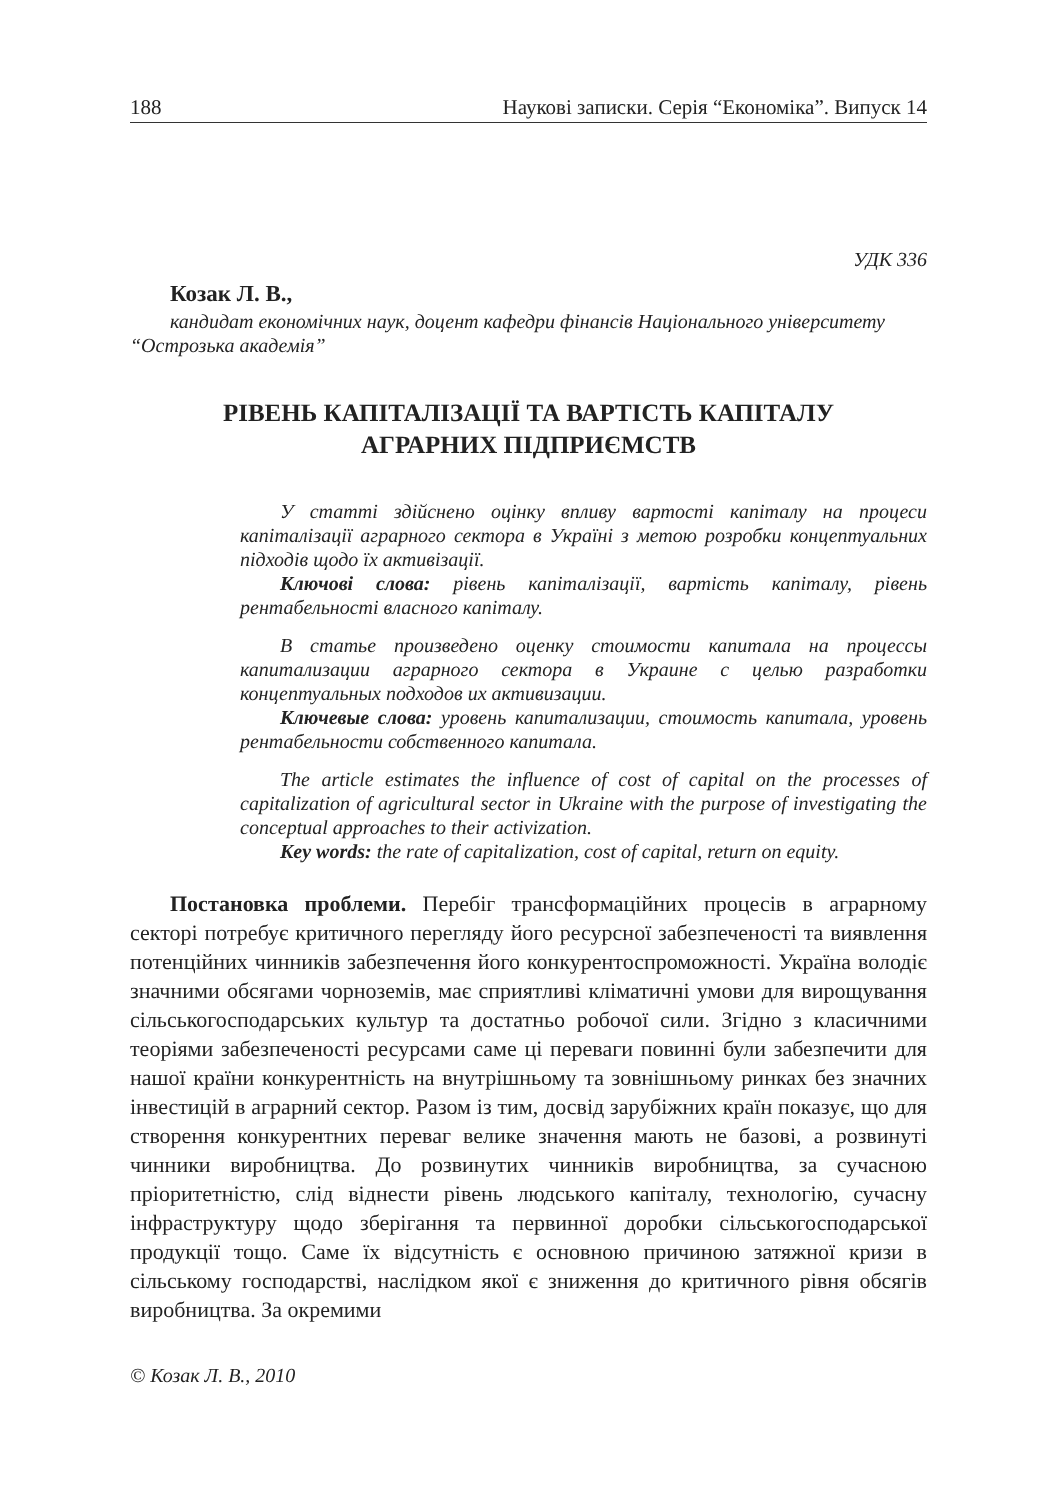188 Наукові записки. Серія “Економіка”. Випуск 14
УДК 336
Козак Л. В.,
кандидат економічних наук, доцент кафедри фінансів Національного університету “Острозька академія”
РІВЕНЬ КАПІТАЛІЗАЦІЇ ТА ВАРТІСТЬ КАПІТАЛУ
АГРАРНИХ ПІДПРИЄМСТВ
У статті здійснено оцінку впливу вартості капіталу на процеси капіталізації аграрного сектора в Україні з метою розробки концептуальних підходів щодо їх активізації.
Ключові слова: рівень капіталізації, вартість капіталу, рівень рентабельності власного капіталу.
В статье произведено оценку стоимости капитала на процессы капитализации аграрного сектора в Украине с целью разработки концептуальных подходов их активизации.
Ключевые слова: уровень капитализации, стоимость капитала, уровень рентабельности собственного капитала.
The article estimates the influence of cost of capital on the processes of capitalization of agricultural sector in Ukraine with the purpose of investigating the conceptual approaches to their activization.
Key words: the rate of capitalization, cost of capital, return on equity.
Постановка проблеми. Перебіг трансформаційних процесів в аграрному секторі потребує критичного перегляду його ресурсної забезпеченості та виявлення потенційних чинників забезпечення його конкурентоспроможності. Україна володіє значними обсягами чорноземів, має сприятливі кліматичні умови для вирощування сільськогосподарських культур та достатньо робочої сили. Згідно з класичними теоріями забезпеченості ресурсами саме ці переваги повинні були забезпечити для нашої країни конкурентність на внутрішньому та зовнішньому ринках без значних інвестицій в аграрний сектор. Разом із тим, досвід зарубіжних країн показує, що для створення конкурентних переваг велике значення мають не базові, а розвинуті чинники виробництва. До розвинутих чинників виробництва, за сучасною пріоритетністю, слід віднести рівень людського капіталу, технологію, сучасну інфраструктуру щодо зберігання та первинної доробки сільськогосподарської продукції тощо. Саме їх відсутність є основною причиною затяжної кризи в сільському господарстві, наслідком якої є зниження до критичного рівня обсягів виробництва. За окремими
© Козак Л. В., 2010